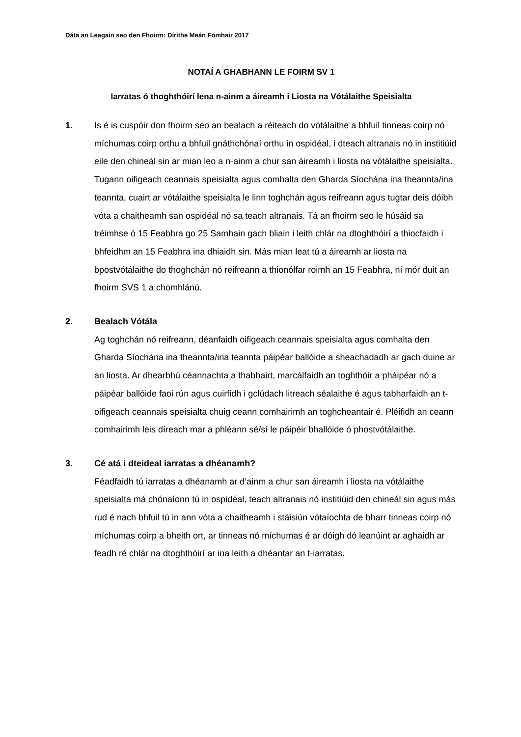Dáta an Leagain seo den Fhoirm: Dírithe Meán Fómhair 2017
NOTAÍ A GHABHANN LE FOIRM SV 1
Iarratas ó thoghthóirí lena n-ainm a áireamh i Liosta na Vótálaithe Speisialta
1. Is é is cuspóir don fhoirm seo an bealach a réiteach do vótálaithe a bhfuil tinneas coirp nó míchumas coirp orthu a bhfuil gnáthchónaí orthu in ospidéal, i dteach altranais nó in institiúid eile den chineál sin ar mian leo a n-ainm a chur san áireamh i liosta na vótálaithe speisialta. Tugann oifigeach ceannais speisialta agus comhalta den Gharda Síochána ina theannta/ina teannta, cuairt ar vótálaithe speisialta le linn toghchán agus reifreann agus tugtar deis dóibh vóta a chaitheamh san ospidéal nó sa teach altranais. Tá an fhoirm seo le húsáid sa tréimhse ó 15 Feabhra go 25 Samhain gach bliain i leith chlár na dtoghthóirí a thiocfaidh i bhfeidhm an 15 Feabhra ina dhiaidh sin. Más mian leat tú a áireamh ar liosta na bpostvótálaithe do thoghchán nó reifreann a thionólfar roimh an 15 Feabhra, ní mór duit an fhoirm SVS 1 a chomhlánú.
2. Bealach Vótála
Ag toghchán nó reifreann, déanfaidh oifigeach ceannais speisialta agus comhalta den Gharda Síochána ina theannta/ina teannta páipéar ballóide a sheachadadh ar gach duine ar an liosta. Ar dhearbhú céannachta a thabhairt, marcálfaidh an toghthóir a pháipéar nó a páipéar ballóide faoi rún agus cuirfidh i gclúdach litreach séalaithe é agus tabharfaidh an t-oifigeach ceannais speisialta chuig ceann comhairimh an toghcheantair é. Pléifidh an ceann comhairimh leis díreach mar a phléann sé/sí le páipéir bhallóide ó phostvótálaithe.
3. Cé atá i dteideal iarratas a dhéanamh?
Féadfaidh tú iarratas a dhéanamh ar d’ainm a chur san áireamh i liosta na vótálaithe speisialta má chónaíonn tú in ospidéal, teach altranais nó institiúid den chineál sin agus más rud é nach bhfuil tú in ann vóta a chaitheamh i stáisiún vótaíochta de bharr tinneas coirp nó míchumas coirp a bheith ort, ar tinneas nó míchumas é ar dóigh dó leanúint ar aghaidh ar feadh ré chlár na dtoghthóirí ar ina leith a dhéantar an t-iarratas.